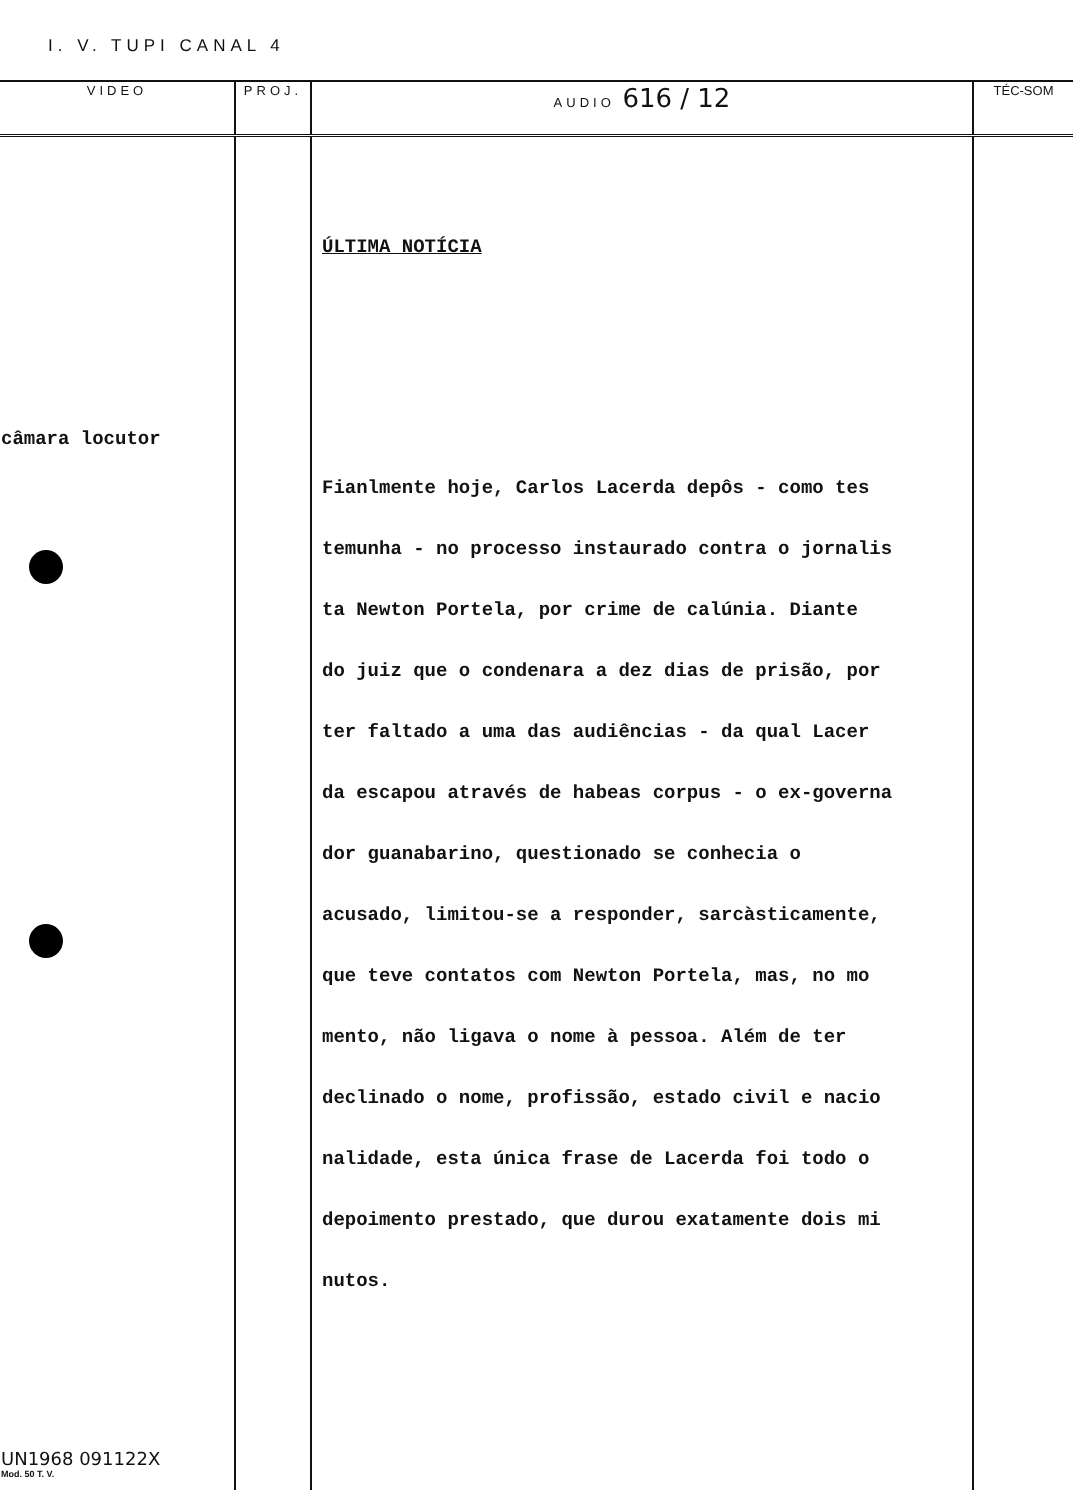I. V. TUPI CANAL 4
| VIDEO | PROJ. | AUDIO 616 / 12 | TÉC-SOM |
| --- | --- | --- | --- |
| câmara locutor UN1968 091122X Mod. 50 T. V. | | ÚLTIMA NOTÍCIA Fianlmente hoje, Carlos Lacerda depôs - como tes temunha - no processo instaurado contra o jornalis ta Newton Portela, por crime de calúnia. Diante do juiz que o condenara a dez dias de prisão, por ter faltado a uma das audiências - da qual Lacer da escapou através de habeas corpus - o ex-governa dor guanabarino, questionado se conhecia o acusado, limitou-se a responder, sarcàsticamente, que teve contatos com Newton Portela, mas, no mo mento, não ligava o nome à pessoa. Além de ter declinado o nome, profissão, estado civil e nacio nalidade, esta única frase de Lacerda foi todo o depoimento prestado, que durou exatamente dois mi nutos. | |